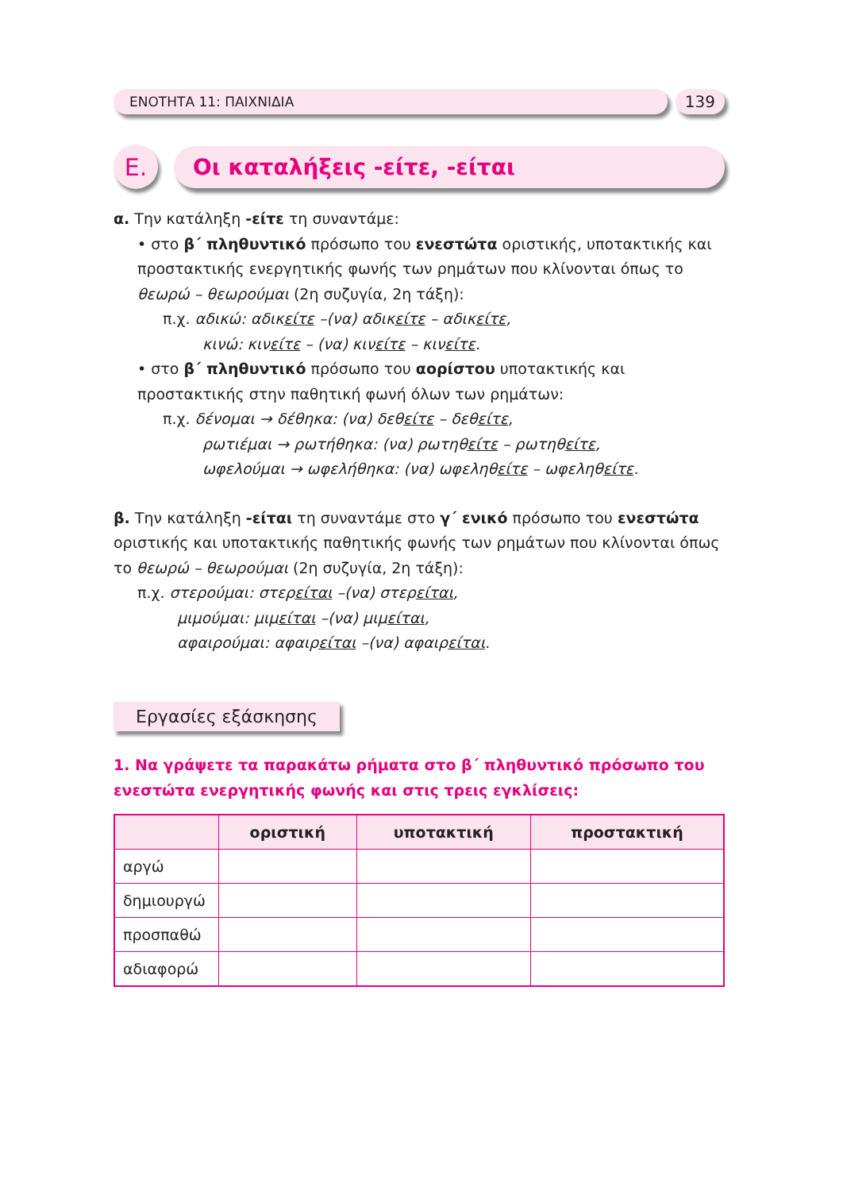ΕΝΟΤΗΤΑ 11: ΠΑΙΧΝΙΔΙΑ
139
Ε.
Οι καταλήξεις -είτε, -είται
α. Την κατάληξη -είτε τη συναντάμε:
• στο β΄ πληθυντικό πρόσωπο του ενεστώτα οριστικής, υποτακτικής και προστακτικής ενεργητικής φωνής των ρημάτων που κλίνονται όπως το θεωρώ – θεωρούμαι (2η συζυγία, 2η τάξη):
π.χ. αδικώ: αδικείτε –(να) αδικείτε – αδικείτε,
κινώ: κινείτε – (να) κινείτε – κινείτε.
• στο β΄ πληθυντικό πρόσωπο του αορίστου υποτακτικής και προστακτικής στην παθητική φωνή όλων των ρημάτων:
π.χ. δένομαι → δέθηκα: (να) δεθείτε – δεθείτε,
ρωτιέμαι → ρωτήθηκα: (να) ρωτηθείτε – ρωτηθείτε,
ωφελούμαι → ωφελήθηκα: (να) ωφεληθείτε – ωφεληθείτε.
β. Την κατάληξη -είται τη συναντάμε στο γ΄ ενικό πρόσωπο του ενεστώτα οριστικής και υποτακτικής παθητικής φωνής των ρημάτων που κλίνονται όπως το θεωρώ – θεωρούμαι (2η συζυγία, 2η τάξη):
π.χ. στερούμαι: στερείται –(να) στερείται,
μιμούμαι: μιμείται –(να) μιμείται,
αφαιρούμαι: αφαιρείται –(να) αφαιρείται.
Εργασίες εξάσκησης
1. Να γράψετε τα παρακάτω ρήματα στο β΄ πληθυντικό πρόσωπο του ενεστώτα ενεργητικής φωνής και στις τρεις εγκλίσεις:
| | οριστική | υποτακτική | προστακτική |
| --- | --- | --- | --- |
| αργώ | | | |
| δημιουργώ | | | |
| προσπαθώ | | | |
| αδιαφορώ | | | |